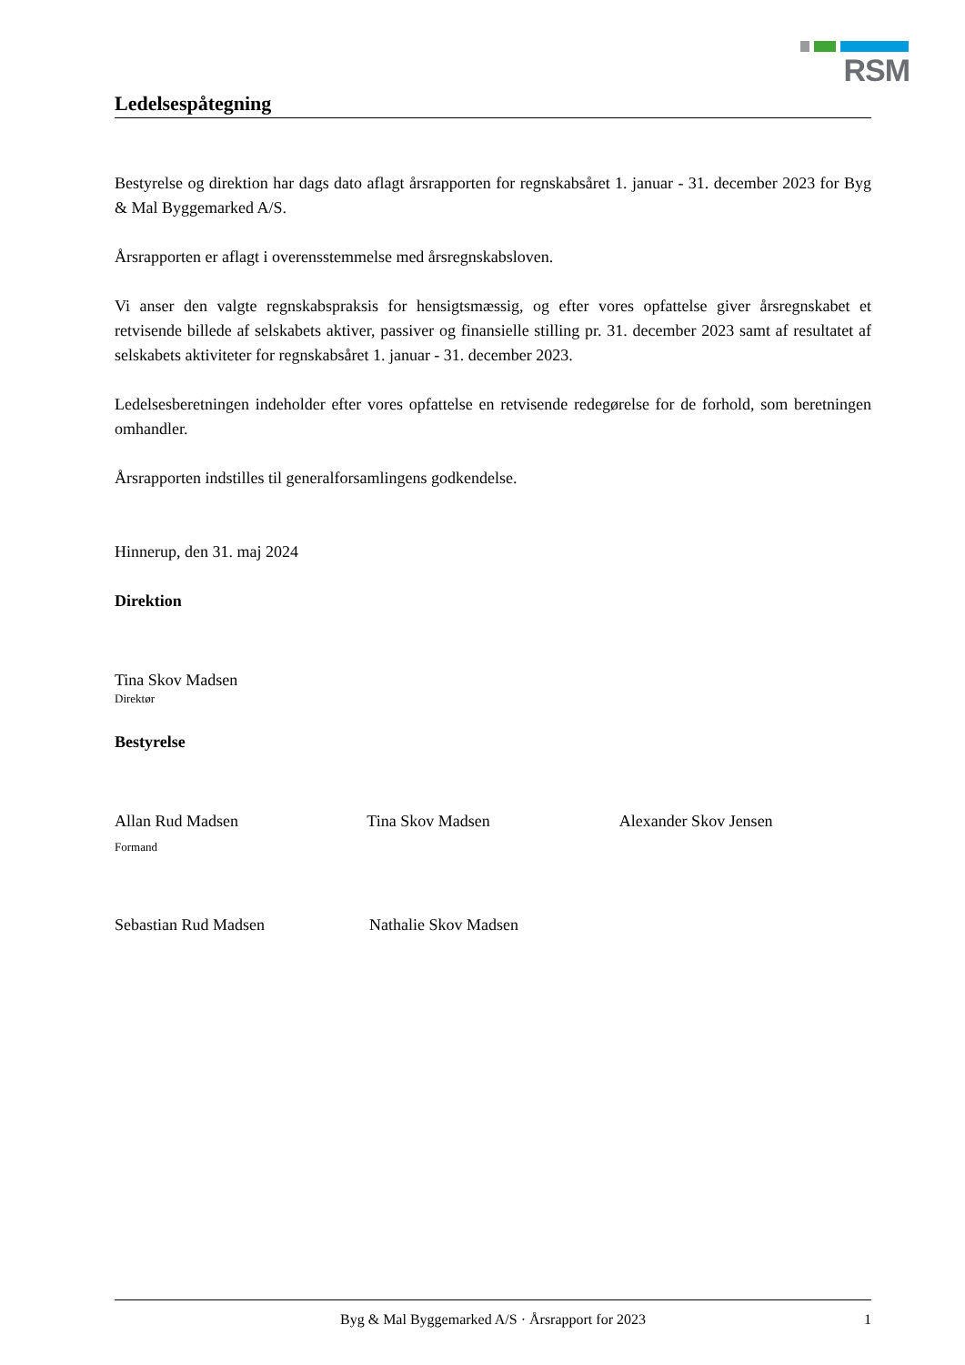RSM
Ledelsespåtegning
Bestyrelse og direktion har dags dato aflagt årsrapporten for regnskabsåret 1. januar - 31. december 2023 for Byg & Mal Byggemarked A/S.
Årsrapporten er aflagt i overensstemmelse med årsregnskabsloven.
Vi anser den valgte regnskabspraksis for hensigtsmæssig, og efter vores opfattelse giver årsregnskabet et retvisende billede af selskabets aktiver, passiver og finansielle stilling pr. 31. december 2023 samt af resultatet af selskabets aktiviteter for regnskabsåret 1. januar - 31. december 2023.
Ledelsesberetningen indeholder efter vores opfattelse en retvisende redegørelse for de forhold, som beretningen omhandler.
Årsrapporten indstilles til generalforsamlingens godkendelse.
Hinnerup, den 31. maj 2024
Direktion
Tina Skov Madsen
Direktør
Bestyrelse
Allan Rud Madsen
Formand
Tina Skov Madsen Alexander Skov Jensen
Sebastian Rud Madsen Nathalie Skov Madsen
Byg & Mal Byggemarked A/S · Årsrapport for 2023 1